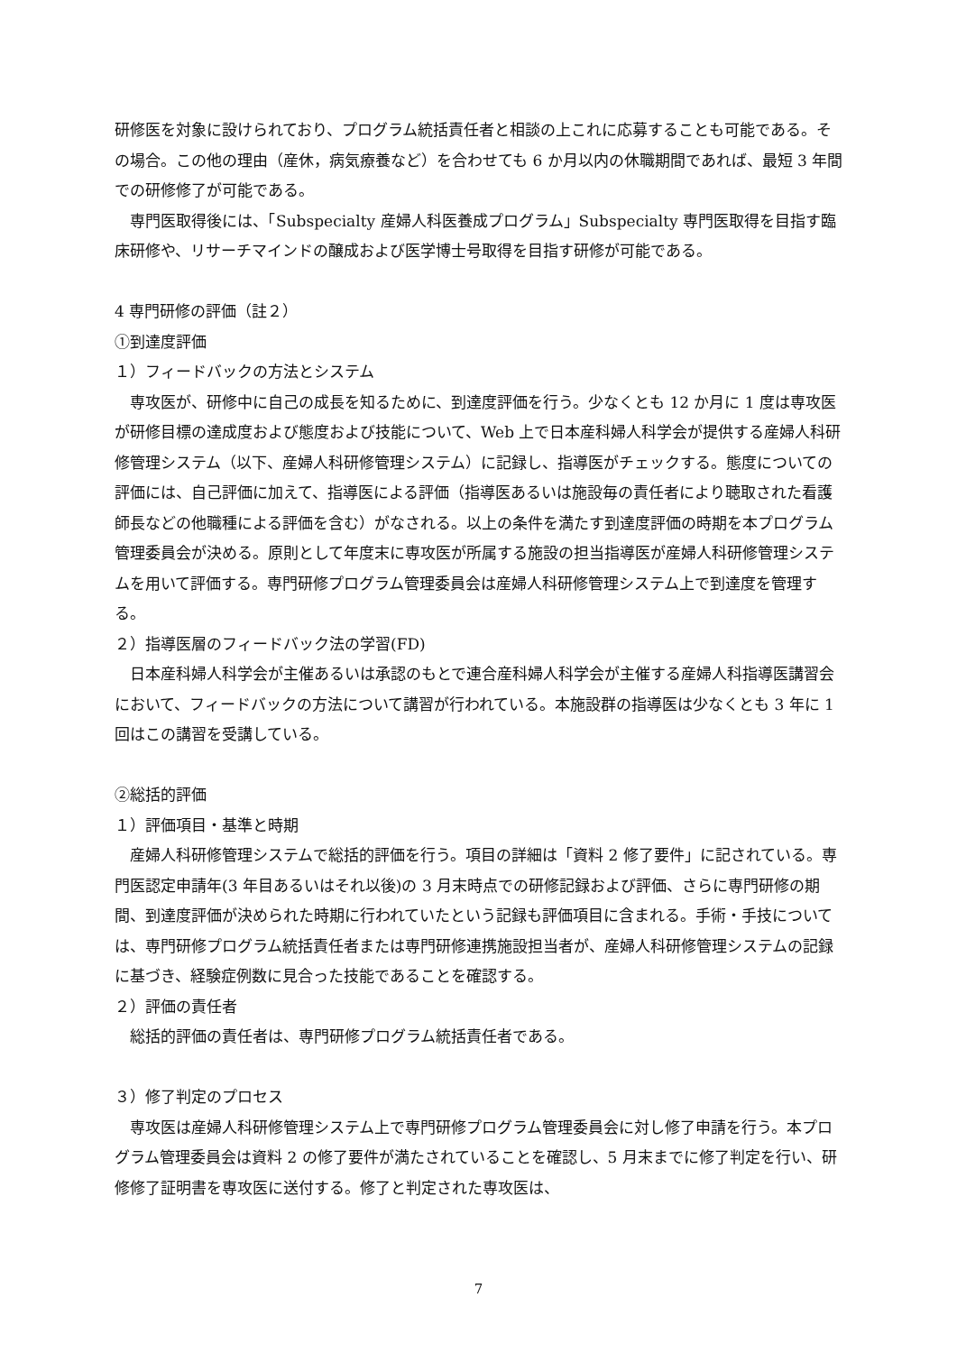研修医を対象に設けられており、プログラム統括責任者と相談の上これに応募することも可能である。その場合。この他の理由（産休，病気療養など）を合わせても 6 か月以内の休職期間であれば、最短 3 年間での研修修了が可能である。
　専門医取得後には、「Subspecialty 産婦人科医養成プログラム」Subspecialty 専門医取得を目指す臨床研修や、リサーチマインドの醸成および医学博士号取得を目指す研修が可能である。
4 専門研修の評価（註２）
①到達度評価
１）フィードバックの方法とシステム
　専攻医が、研修中に自己の成長を知るために、到達度評価を行う。少なくとも 12 か月に 1 度は専攻医が研修目標の達成度および態度および技能について、Web 上で日本産科婦人科学会が提供する産婦人科研修管理システム（以下、産婦人科研修管理システム）に記録し、指導医がチェックする。態度についての評価には、自己評価に加えて、指導医による評価（指導医あるいは施設毎の責任者により聴取された看護師長などの他職種による評価を含む）がなされる。以上の条件を満たす到達度評価の時期を本プログラム管理委員会が決める。原則として年度末に専攻医が所属する施設の担当指導医が産婦人科研修管理システムを用いて評価する。専門研修プログラム管理委員会は産婦人科研修管理システム上で到達度を管理する。
２）指導医層のフィードバック法の学習(FD)
　日本産科婦人科学会が主催あるいは承認のもとで連合産科婦人科学会が主催する産婦人科指導医講習会において、フィードバックの方法について講習が行われている。本施設群の指導医は少なくとも 3 年に 1 回はこの講習を受講している。
②総括的評価
１）評価項目・基準と時期
　産婦人科研修管理システムで総括的評価を行う。項目の詳細は「資料 2 修了要件」に記されている。専門医認定申請年(3 年目あるいはそれ以後)の 3 月末時点での研修記録および評価、さらに専門研修の期間、到達度評価が決められた時期に行われていたという記録も評価項目に含まれる。手術・手技については、専門研修プログラム統括責任者または専門研修連携施設担当者が、産婦人科研修管理システムの記録に基づき、経験症例数に見合った技能であることを確認する。
２）評価の責任者
　総括的評価の責任者は、専門研修プログラム統括責任者である。
３）修了判定のプロセス
　専攻医は産婦人科研修管理システム上で専門研修プログラム管理委員会に対し修了申請を行う。本プログラム管理委員会は資料 2 の修了要件が満たされていることを確認し、5 月末までに修了判定を行い、研修修了証明書を専攻医に送付する。修了と判定された専攻医は、
7